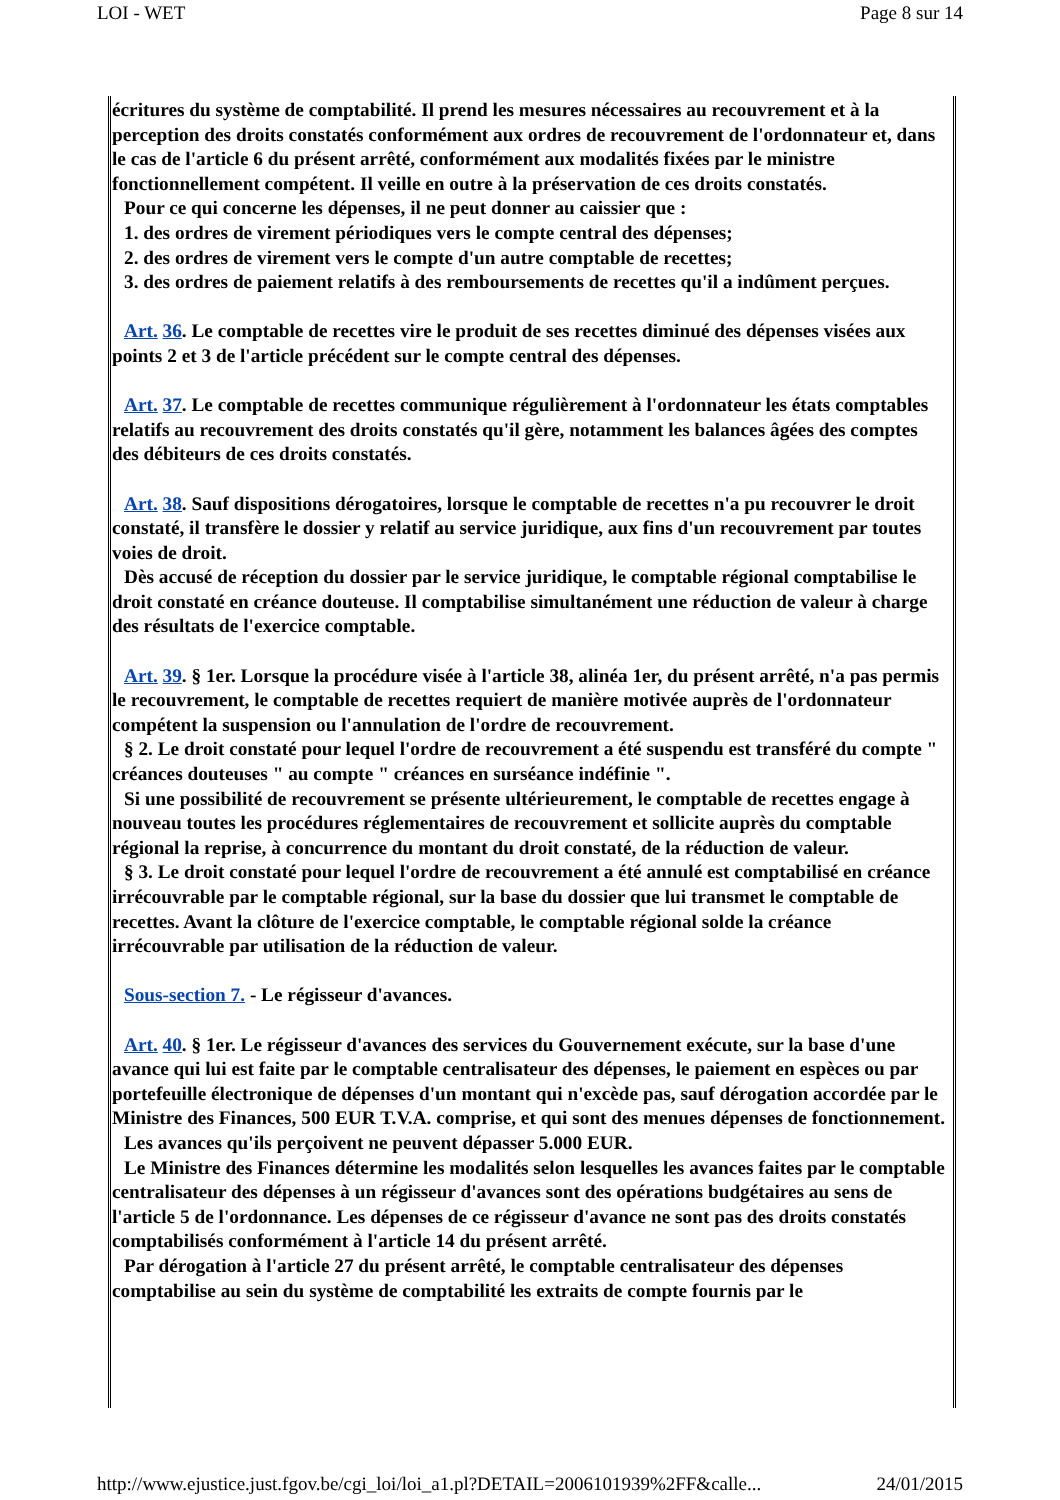LOI - WET Page 8 sur 14
écritures du système de comptabilité. Il prend les mesures nécessaires au recouvrement et à la perception des droits constatés conformément aux ordres de recouvrement de l'ordonnateur et, dans le cas de l'article 6 du présent arrêté, conformément aux modalités fixées par le ministre fonctionnellement compétent. Il veille en outre à la préservation de ces droits constatés.
Pour ce qui concerne les dépenses, il ne peut donner au caissier que :
1. des ordres de virement périodiques vers le compte central des dépenses;
2. des ordres de virement vers le compte d'un autre comptable de recettes;
3. des ordres de paiement relatifs à des remboursements de recettes qu'il a indûment perçues.
Art. 36. Le comptable de recettes vire le produit de ses recettes diminué des dépenses visées aux points 2 et 3 de l'article précédent sur le compte central des dépenses.
Art. 37. Le comptable de recettes communique régulièrement à l'ordonnateur les états comptables relatifs au recouvrement des droits constatés qu'il gère, notamment les balances âgées des comptes des débiteurs de ces droits constatés.
Art. 38. Sauf dispositions dérogatoires, lorsque le comptable de recettes n'a pu recouvrer le droit constaté, il transfère le dossier y relatif au service juridique, aux fins d'un recouvrement par toutes voies de droit.
Dès accusé de réception du dossier par le service juridique, le comptable régional comptabilise le droit constaté en créance douteuse. Il comptabilise simultanément une réduction de valeur à charge des résultats de l'exercice comptable.
Art. 39. § 1er. Lorsque la procédure visée à l'article 38, alinéa 1er, du présent arrêté, n'a pas permis le recouvrement, le comptable de recettes requiert de manière motivée auprès de l'ordonnateur compétent la suspension ou l'annulation de l'ordre de recouvrement.
§ 2. Le droit constaté pour lequel l'ordre de recouvrement a été suspendu est transféré du compte " créances douteuses " au compte " créances en surséance indéfinie ".
Si une possibilité de recouvrement se présente ultérieurement, le comptable de recettes engage à nouveau toutes les procédures réglementaires de recouvrement et sollicite auprès du comptable régional la reprise, à concurrence du montant du droit constaté, de la réduction de valeur.
§ 3. Le droit constaté pour lequel l'ordre de recouvrement a été annulé est comptabilisé en créance irrécouvrable par le comptable régional, sur la base du dossier que lui transmet le comptable de recettes. Avant la clôture de l'exercice comptable, le comptable régional solde la créance irrécouvrable par utilisation de la réduction de valeur.
Sous-section 7. - Le régisseur d'avances.
Art. 40. § 1er. Le régisseur d'avances des services du Gouvernement exécute, sur la base d'une avance qui lui est faite par le comptable centralisateur des dépenses, le paiement en espèces ou par portefeuille électronique de dépenses d'un montant qui n'excède pas, sauf dérogation accordée par le Ministre des Finances, 500 EUR T.V.A. comprise, et qui sont des menues dépenses de fonctionnement.
Les avances qu'ils perçoivent ne peuvent dépasser 5.000 EUR.
Le Ministre des Finances détermine les modalités selon lesquelles les avances faites par le comptable centralisateur des dépenses à un régisseur d'avances sont des opérations budgétaires au sens de l'article 5 de l'ordonnance. Les dépenses de ce régisseur d'avance ne sont pas des droits constatés comptabilisés conformément à l'article 14 du présent arrêté.
Par dérogation à l'article 27 du présent arrêté, le comptable centralisateur des dépenses comptabilise au sein du système de comptabilité les extraits de compte fournis par le
http://www.ejustice.just.fgov.be/cgi_loi/loi_a1.pl?DETAIL=2006101939%2FF&calle... 24/01/2015